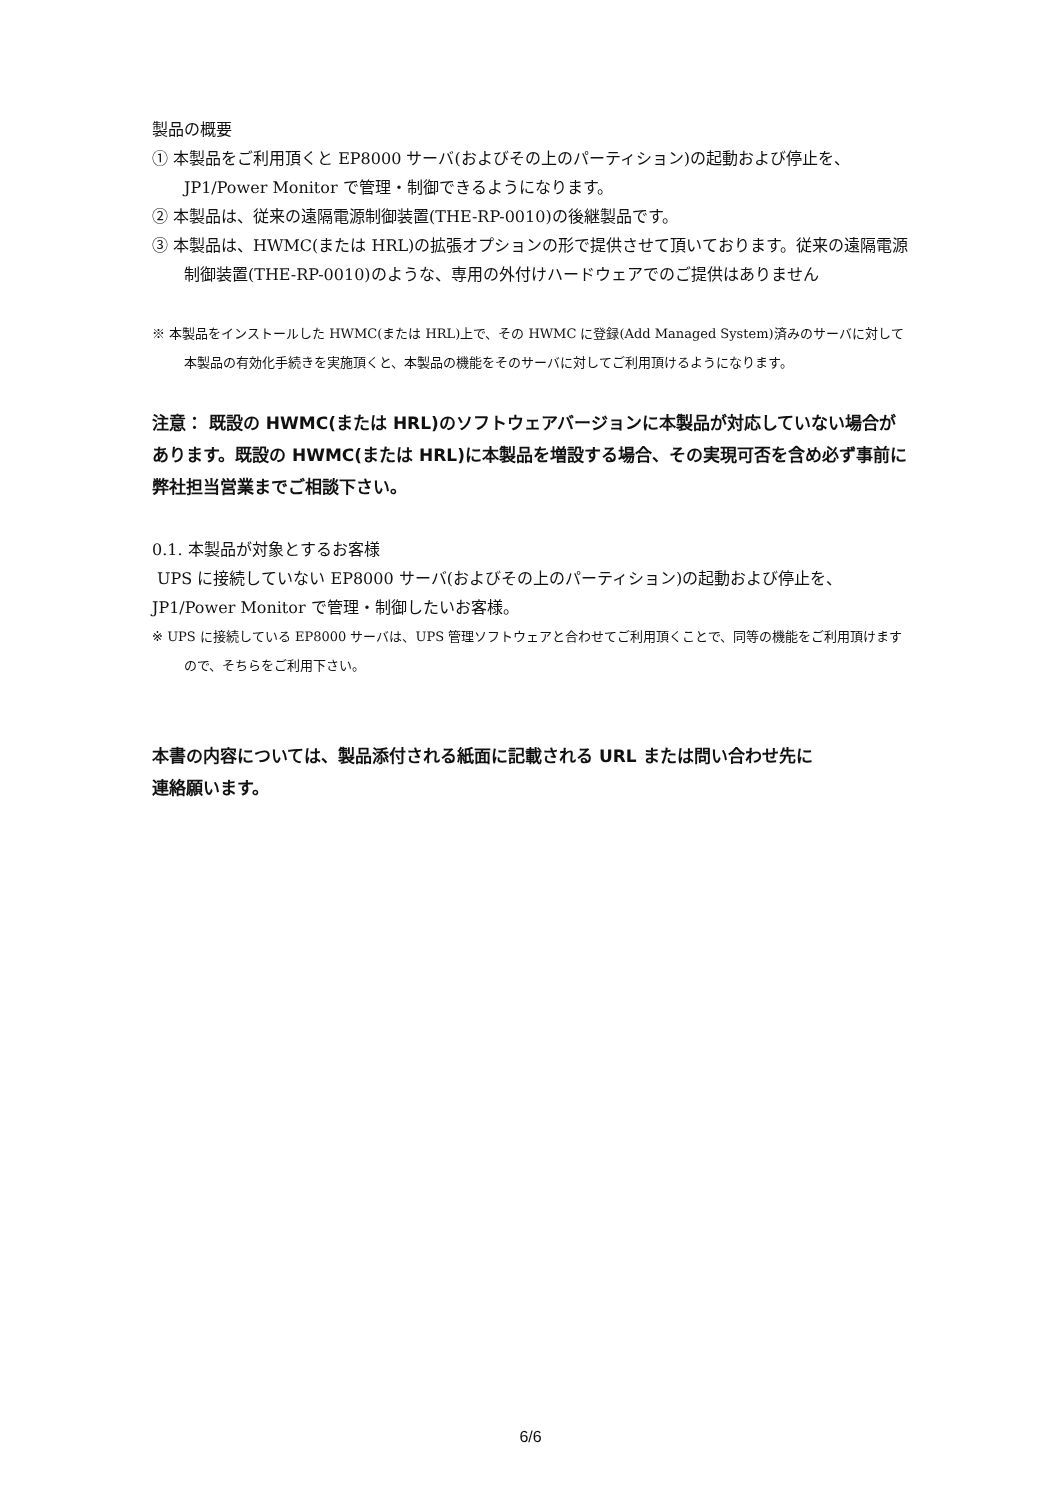製品の概要
① 本製品をご利用頂くと EP8000 サーバ(およびその上のパーティション)の起動および停止を、JP1/Power Monitor で管理・制御できるようになります。
② 本製品は、従来の遠隔電源制御装置(THE-RP-0010)の後継製品です。
③ 本製品は、HWMC(または HRL)の拡張オプションの形で提供させて頂いております。従来の遠隔電源制御装置(THE-RP-0010)のような、専用の外付けハードウェアでのご提供はありません
※ 本製品をインストールした HWMC(または HRL)上で、その HWMC に登録(Add Managed System)済みのサーバに対して本製品の有効化手続きを実施頂くと、本製品の機能をそのサーバに対してご利用頂けるようになります。
注意： 既設の HWMC(または HRL)のソフトウェアバージョンに本製品が対応していない場合があります。既設の HWMC(または HRL)に本製品を増設する場合、その実現可否を含め必ず事前に弊社担当営業までご相談下さい。
0.1. 本製品が対象とするお客様
UPS に接続していない EP8000 サーバ(およびその上のパーティション)の起動および停止を、JP1/Power Monitor で管理・制御したいお客様。
※ UPS に接続している EP8000 サーバは、UPS 管理ソフトウェアと合わせてご利用頂くことで、同等の機能をご利用頂けますので、そちらをご利用下さい。
本書の内容については、製品添付される紙面に記載される URL または問い合わせ先に
連絡願います。
6/6